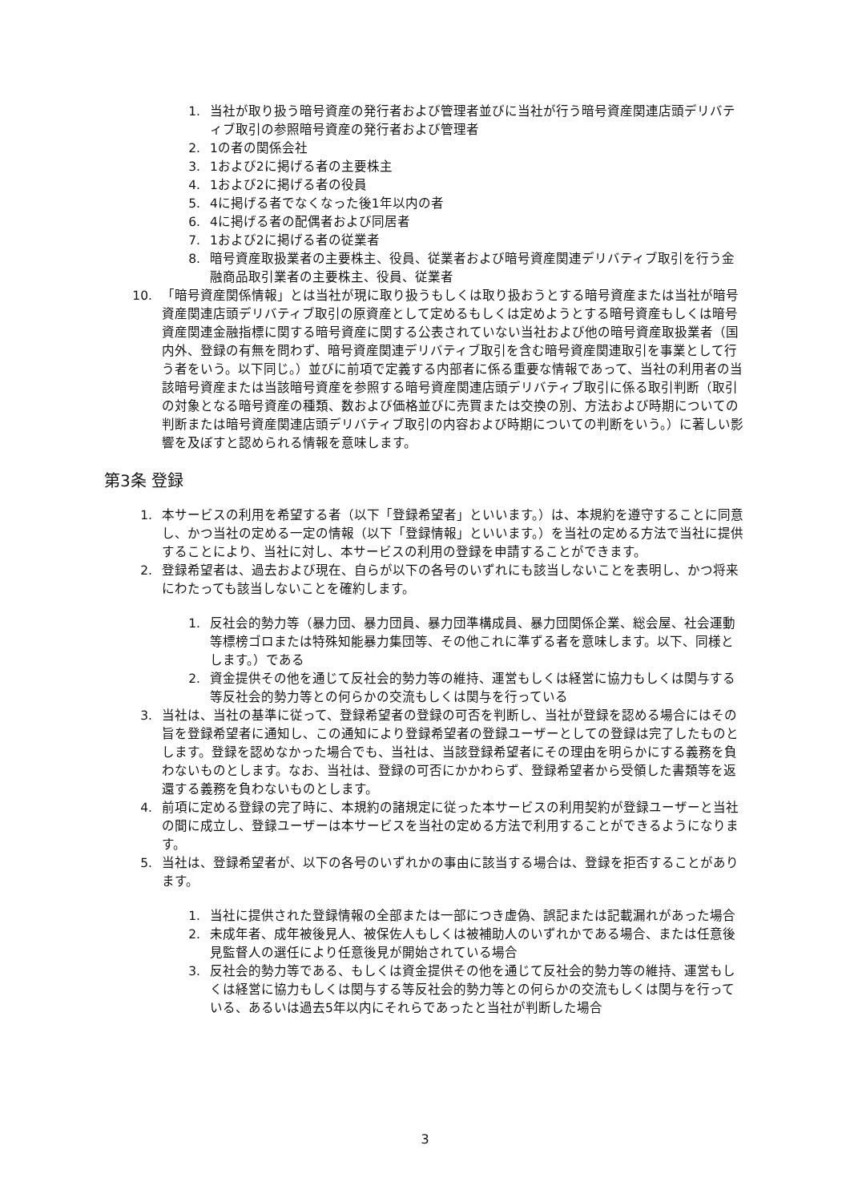1. 当社が取り扱う暗号資産の発行者および管理者並びに当社が行う暗号資産関連店頭デリバティブ取引の参照暗号資産の発行者および管理者
2. 1の者の関係会社
3. 1および2に掲げる者の主要株主
4. 1および2に掲げる者の役員
5. 4に掲げる者でなくなった後1年以内の者
6. 4に掲げる者の配偶者および同居者
7. 1および2に掲げる者の従業者
8. 暗号資産取扱業者の主要株主、役員、従業者および暗号資産関連デリバティブ取引を行う金融商品取引業者の主要株主、役員、従業者
10. 「暗号資産関係情報」とは当社が現に取り扱うもしくは取り扱おうとする暗号資産または当社が暗号資産関連店頭デリバティブ取引の原資産として定めるもしくは定めようとする暗号資産もしくは暗号資産関連金融指標に関する暗号資産に関する公表されていない当社および他の暗号資産取扱業者（国内外、登録の有無を問わず、暗号資産関連デリバティブ取引を含む暗号資産関連取引を事業として行う者をいう。以下同じ。）並びに前項で定義する内部者に係る重要な情報であって、当社の利用者の当該暗号資産または当該暗号資産を参照する暗号資産関連店頭デリバティブ取引に係る取引判断（取引の対象となる暗号資産の種類、数および価格並びに売買または交換の別、方法および時期についての判断または暗号資産関連店頭デリバティブ取引の内容および時期についての判断をいう。）に著しい影響を及ぼすと認められる情報を意味します。
第3条 登録
1. 本サービスの利用を希望する者（以下「登録希望者」といいます。）は、本規約を遵守することに同意し、かつ当社の定める一定の情報（以下「登録情報」といいます。）を当社の定める方法で当社に提供することにより、当社に対し、本サービスの利用の登録を申請することができます。
2. 登録希望者は、過去および現在、自らが以下の各号のいずれにも該当しないことを表明し、かつ将来にわたっても該当しないことを確約します。
1. 反社会的勢力等（暴力団、暴力団員、暴力団準構成員、暴力団関係企業、総会屋、社会運動等標榜ゴロまたは特殊知能暴力集団等、その他これに準ずる者を意味します。以下、同様とします。）である
2. 資金提供その他を通じて反社会的勢力等の維持、運営もしくは経営に協力もしくは関与する等反社会的勢力等との何らかの交流もしくは関与を行っている
3. 当社は、当社の基準に従って、登録希望者の登録の可否を判断し、当社が登録を認める場合にはその旨を登録希望者に通知し、この通知により登録希望者の登録ユーザーとしての登録は完了したものとします。登録を認めなかった場合でも、当社は、当該登録希望者にその理由を明らかにする義務を負わないものとします。なお、当社は、登録の可否にかかわらず、登録希望者から受領した書類等を返還する義務を負わないものとします。
4. 前項に定める登録の完了時に、本規約の諸規定に従った本サービスの利用契約が登録ユーザーと当社の間に成立し、登録ユーザーは本サービスを当社の定める方法で利用することができるようになります。
5. 当社は、登録希望者が、以下の各号のいずれかの事由に該当する場合は、登録を拒否することがあります。
1. 当社に提供された登録情報の全部または一部につき虚偽、誤記または記載漏れがあった場合
2. 未成年者、成年被後見人、被保佐人もしくは被補助人のいずれかである場合、または任意後見監督人の選任により任意後見が開始されている場合
3. 反社会的勢力等である、もしくは資金提供その他を通じて反社会的勢力等の維持、運営もしくは経営に協力もしくは関与する等反社会的勢力等との何らかの交流もしくは関与を行っている、あるいは過去5年以内にそれらであったと当社が判断した場合
3